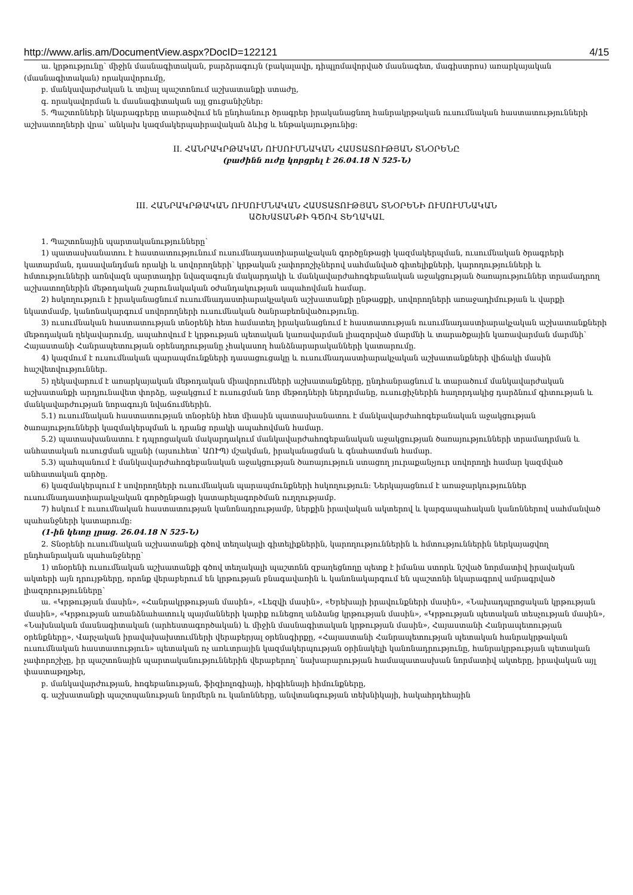http://www.arlis.am/DocumentView.aspx?DocID=122121 4/15
ա. կրթությունը՝ միջին մասնագիտական, բարձրագույն (բակալավր, դիպլոմավորված մասնագետ, մագիստրոս) առարկայական (մասնագիտական) որակավորումը,
բ. մանկավարժական և տվյալ պաշտոնում աշխատանքի ստաժը,
գ. որակավորման և մասնագիտական այլ ցուցանիշներ:
5. Պաշտոնների նկարագրերը տարածվում են ընդհանուր ծրագրեր իրականացնող հանրակրթական ուսումնական հաստատությունների աշխատողների վրա՝ անկախ կազմակերպաիրավական ձևից և ենթակայությունից:
II. ՀԱՆՐԱԿՐԹԱԿԱՆ ՈՒՍՈՒՄՆԱԿԱՆ ՀԱՍՏԱՏՈՒԹՅԱՆ ՏՆՕՐԵՆԸ
(բաժինն ուժը կորցրել է 26.04.18 N 525-Ն)
III. ՀԱՆՐԱԿՐԹԱԿԱՆ ՈՒՍՈՒՄՆԱԿԱՆ ՀԱՍՏԱՏՈՒԹՅԱՆ ՏՆՕՐԵՆԻ ՈՒՍՈՒՄՆԱԿԱՆ
ԱՇԽԱՏԱՆՔԻ ԳԾՈՎ ՏԵՂԱԿԱԼ
1. Պաշտոնային պարտականությունները՝
1) պատասխանատու է հաստատությունում ուսումնադաստիարակչական գործընթացի կազմակերպման, ուսումնական ծրագրերի կատարման, դասավանդման որակի և սովորողների՝ կրթական չափորոշիչներով սահմանված գիտելիքների, կարողությունների և հմտությունների առնվազն պարտադիր նվազագույն մակարդակի և մանկավարժահոգեբանական աջակցության ծառայություններ տրամադրող աշխատողներին մեթոդական շարունակական օժանդակության ապահովման համար.
2) հսկողություն է իրականացնում ուսումնադաստիարակչական աշխատանքի ընթացքի, սովորողների առաջադիմության և վարքի նկատմամբ, կանոնակարգում սովորողների ուսումնական ծանրաբեռնվածությունը.
3) ուսումնական հաստատության տնօրենի հետ համատեղ իրականացնում է հաստատության ուսումնադաստիարակչական աշխատանքների մեթոդական ղեկավարումը, ապահովում է կրթության պետական կառավարման լիազորված մարմնի և տարածքային կառավարման մարմնի՝ Հայաստանի Հանրապետության օրենսդրությանը չհակասող հանձնարարականների կատարումը.
4) կազմում է ուսումնական պարապմունքների դասացուցակը և ուսումնադաստիարակչական աշխատանքների վիճակի մասին հաշվետվություններ.
5) ղեկավարում է առարկայական մեթոդական միավորումների աշխատանքները, ընդհանրացնում և տարածում մանկավարժական աշխատանքի արդյունավետ փորձը, աջակցում է ուսուցման նոր մեթոդների ներդրմանը, ուսուցիչներին հաղորդակից դարձնում գիտության և մանկավարժության նորագույն նվաճումներին.
5.1) ուսումնական հաստատության տնօրենի հետ միասին պատասխանատու է մանկավարժահոգեբանական աջակցության ծառայությունների կազմակերպման և դրանց որակի ապահովման համար.
5.2) պատասխանատու է դպրոցական մակարդակում մանկավարժահոգեբանական աջակցության ծառայությունների տրամադրման և անհատական ուսուցման պլանի (այսուհետ՝ ԱՈՒՊ) մշակման, իրականացման և գնահատման համար.
5.3) պահպանում է մանկավարժահոգեբանական աջակցության ծառայություն ստացող յուրաքանչյուր սովորողի համար կազմված անհատական գործը.
6) կազմակերպում է սովորողների ուսումնական պարապմունքների հսկողություն: Ներկայացնում է առաջարկություններ ուսումնադաստիարակչական գործընթացի կատարելագործման ուղղությամբ.
7) հսկում է ուսումնական հաստատության կանոնադրությամբ, ներքին իրավական ակտերով և կարգապահական կանոններով սահմանված պահանջների կատարումը:
(1-ին կետը լրաց. 26.04.18 N 525-Ն)
2. Տնօրենի ուսումնական աշխատանքի գծով տեղակալի գիտելիքներին, կարողություններին և հմտություններին ներկայացվող ընդհանրական պահանջները՝
1) տնօրենի ուսումնական աշխատանքի գծով տեղակալի պաշտոնն զբաղեցնողը պետք է իմանա ստորև նշված նորմատիվ իրավական ակտերի այն դրույթները, որոնք վերաբերում են կրթության բնագավառին և կանոնակարգում են պաշտոնի նկարագրով ամրագրված լիազորությունները՝
ա. «Կրթության մասին», «Հանրակրթության մասին», «Լեզվի մասին», «Երեխայի իրավունքների մասին», «Նախադպրոցական կրթության մասին», «Կրթության առանձնահատուկ պայմանների կարիք ունեցող անձանց կրթության մասին», «Կրթության պետական տեսչության մասին», «Նախնական մասնագիտական (արհեստագործական) և միջին մասնագիտական կրթության մասին», Հայաստանի Հանրապետության օրենքները», Վարչական իրավախախտումների վերաբերյալ օրենսգիրքը, «Հայաստանի Հանրապետության պետական հանրակրթական ուսումնական հաստատություն» պետական ոչ առևտրային կազմակերպության օրինակելի կանոնադրությունը, հանրակրթության պետական չափորոշիչը, իր պաշտոնային պարտականություններին վերաբերող՝ նախարարության համապատասխան նորմատիվ ակտերը, իրավական այլ փաստաթղթեր,
բ. մանկավարժության, հոգեբանության, ֆիզիոլոգիայի, հիգիենայի հիմունքները,
գ. աշխատանքի պաշտպանության նորմերն ու կանոնները, անվտանգության տեխնիկայի, հակահրդեհային